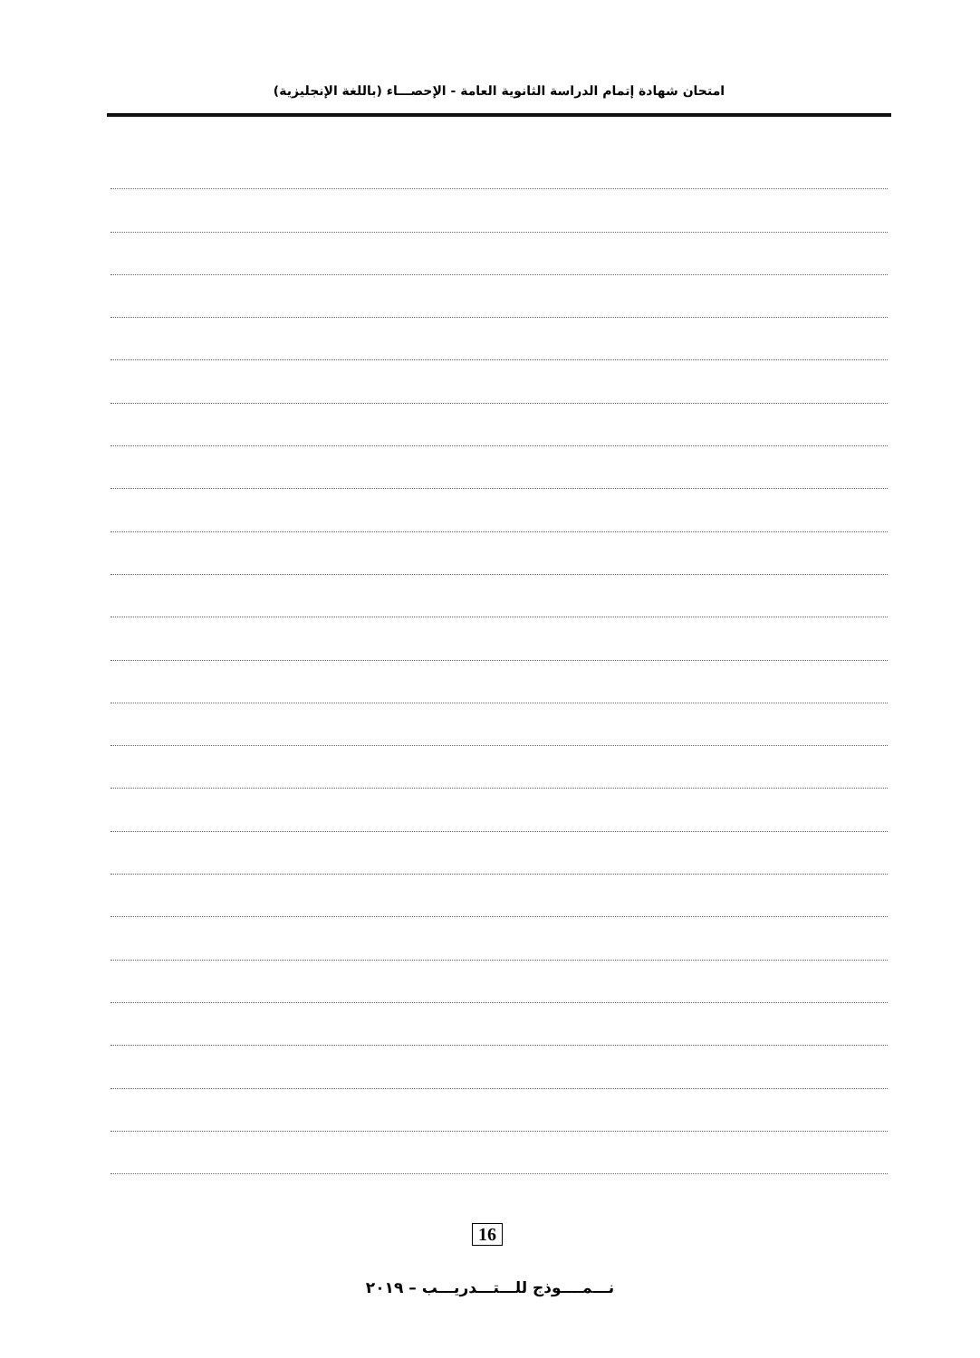امتحان شهادة إتمام الدراسة الثانوية العامة - الإحصـــاء (باللغة الإنجليزية)
16
نـــمــــوذج للـــتـــدريـــب – ٢٠١٩